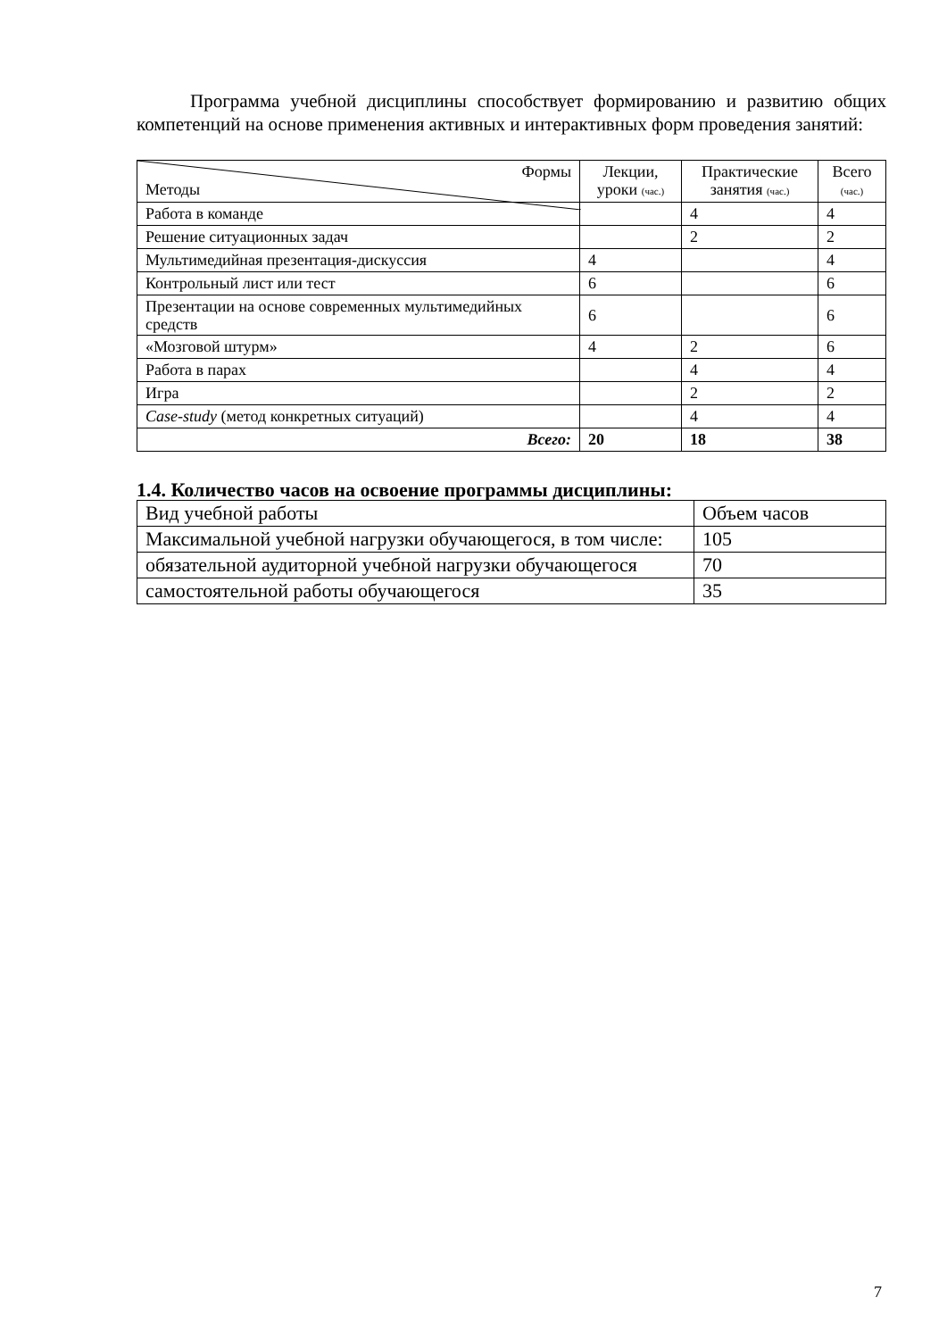Программа учебной дисциплины способствует формированию и развитию общих компетенций на основе применения активных и интерактивных форм проведения занятий:
| Формы Методы | Лекции, уроки (час.) | Практические занятия (час.) | Всего (час.) |
| --- | --- | --- | --- |
| Работа в команде | | 4 | 4 |
| Решение ситуационных задач | | 2 | 2 |
| Мультимедийная презентация-дискуссия | 4 | | 4 |
| Контрольный лист или тест | 6 | | 6 |
| Презентации на основе современных мультимедийных средств | 6 | | 6 |
| «Мозговой штурм» | 4 | 2 | 6 |
| Работа в парах | | 4 | 4 |
| Игра | | 2 | 2 |
| Case-study (метод конкретных ситуаций) | | 4 | 4 |
| Всего: | 20 | 18 | 38 |
1.4. Количество часов на освоение программы дисциплины:
| Вид учебной работы | Объем часов |
| Максимальной учебной нагрузки обучающегося, в том числе: | 105 |
| обязательной аудиторной учебной нагрузки обучающегося | 70 |
| самостоятельной работы обучающегося | 35 |
7